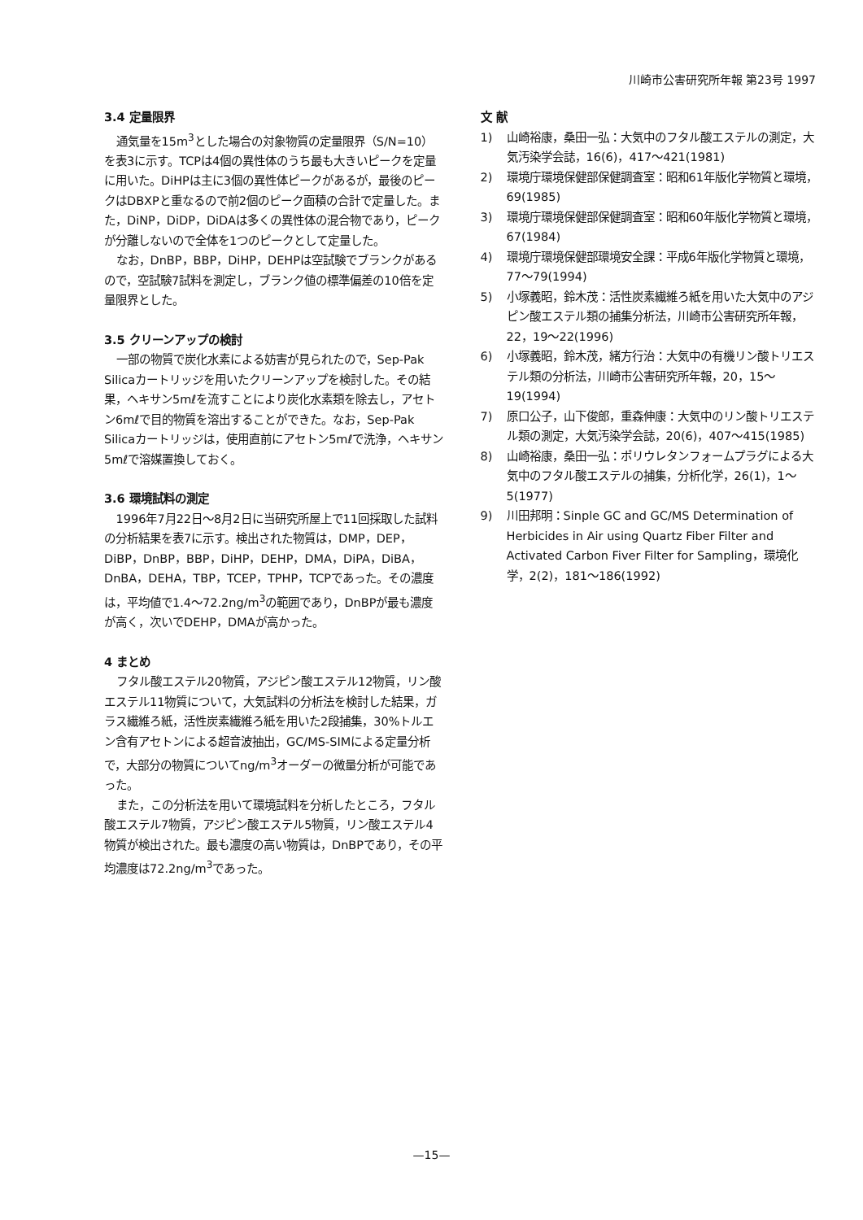川崎市公害研究所年報 第23号 1997
3.4 定量限界
通気量を15m<sup>3</sup>とした場合の対象物質の定量限界（S/N=10）を表3に示す。TCPは4個の異性体のうち最も大きいピークを定量に用いた。DiHPは主に3個の異性体ピークがあるが，最後のピークはDBXPと重なるので前2個のピーク面積の合計で定量した。また，DiNP，DiDP，DiDAは多くの異性体の混合物であり，ピークが分離しないので全体を1つのピークとして定量した。
なお，DnBP，BBP，DiHP，DEHPは空試験でブランクがあるので，空試験7試料を測定し，ブランク値の標準偏差の10倍を定量限界とした。
3.5 クリーンアップの検討
一部の物質で炭化水素による妨害が見られたので，Sep-Pak Silicaカートリッジを用いたクリーンアップを検討した。その結果，ヘキサン5mℓを流すことにより炭化水素類を除去し，アセトン6mℓで目的物質を溶出することができた。なお，Sep-Pak Silicaカートリッジは，使用直前にアセトン5mℓで洗浄，ヘキサン5mℓで溶媒置換しておく。
3.6 環境試料の測定
1996年7月22日～8月2日に当研究所屋上で11回採取した試料の分析結果を表7に示す。検出された物質は，DMP，DEP，DiBP，DnBP，BBP，DiHP，DEHP，DMA，DiPA，DiBA，DnBA，DEHA，TBP，TCEP，TPHP，TCPであった。その濃度は，平均値で1.4～72.2ng/m<sup>3</sup>の範囲であり，DnBPが最も濃度が高く，次いでDEHP，DMAが高かった。
4 まとめ
フタル酸エステル20物質，アジピン酸エステル12物質，リン酸エステル11物質について，大気試料の分析法を検討した結果，ガラス繊維ろ紙，活性炭素繊維ろ紙を用いた2段捕集，30%トルエン含有アセトンによる超音波抽出，GC/MS-SIMによる定量分析で，大部分の物質についてng/m<sup>3</sup>オーダーの微量分析が可能であった。
また，この分析法を用いて環境試料を分析したところ，フタル酸エステル7物質，アジピン酸エステル5物質，リン酸エステル4物質が検出された。最も濃度の高い物質は，DnBPであり，その平均濃度は72.2ng/m<sup>3</sup>であった。
文 献
1) 山崎裕康，桑田一弘：大気中のフタル酸エステルの測定，大気汚染学会誌，16(6)，417～421(1981)
2) 環境庁環境保健部保健調査室：昭和61年版化学物質と環境，69(1985)
3) 環境庁環境保健部保健調査室：昭和60年版化学物質と環境，67(1984)
4) 環境庁環境保健部環境安全課：平成6年版化学物質と環境，77～79(1994)
5) 小塚義昭，鈴木茂：活性炭素繊維ろ紙を用いた大気中のアジピン酸エステル類の捕集分析法，川崎市公害研究所年報，22，19～22(1996)
6) 小塚義昭，鈴木茂，緒方行治：大気中の有機リン酸トリエステル類の分析法，川崎市公害研究所年報，20，15～19(1994)
7) 原口公子，山下俊郎，重森伸康：大気中のリン酸トリエステル類の測定，大気汚染学会誌，20(6)，407～415(1985)
8) 山崎裕康，桑田一弘：ポリウレタンフォームプラグによる大気中のフタル酸エステルの捕集，分析化学，26(1)，1～5(1977)
9) 川田邦明：Sinple GC and GC/MS Determination of Herbicides in Air using Quartz Fiber Filter and Activated Carbon Fiver Filter for Sampling，環境化学，2(2)，181～186(1992)
—15—